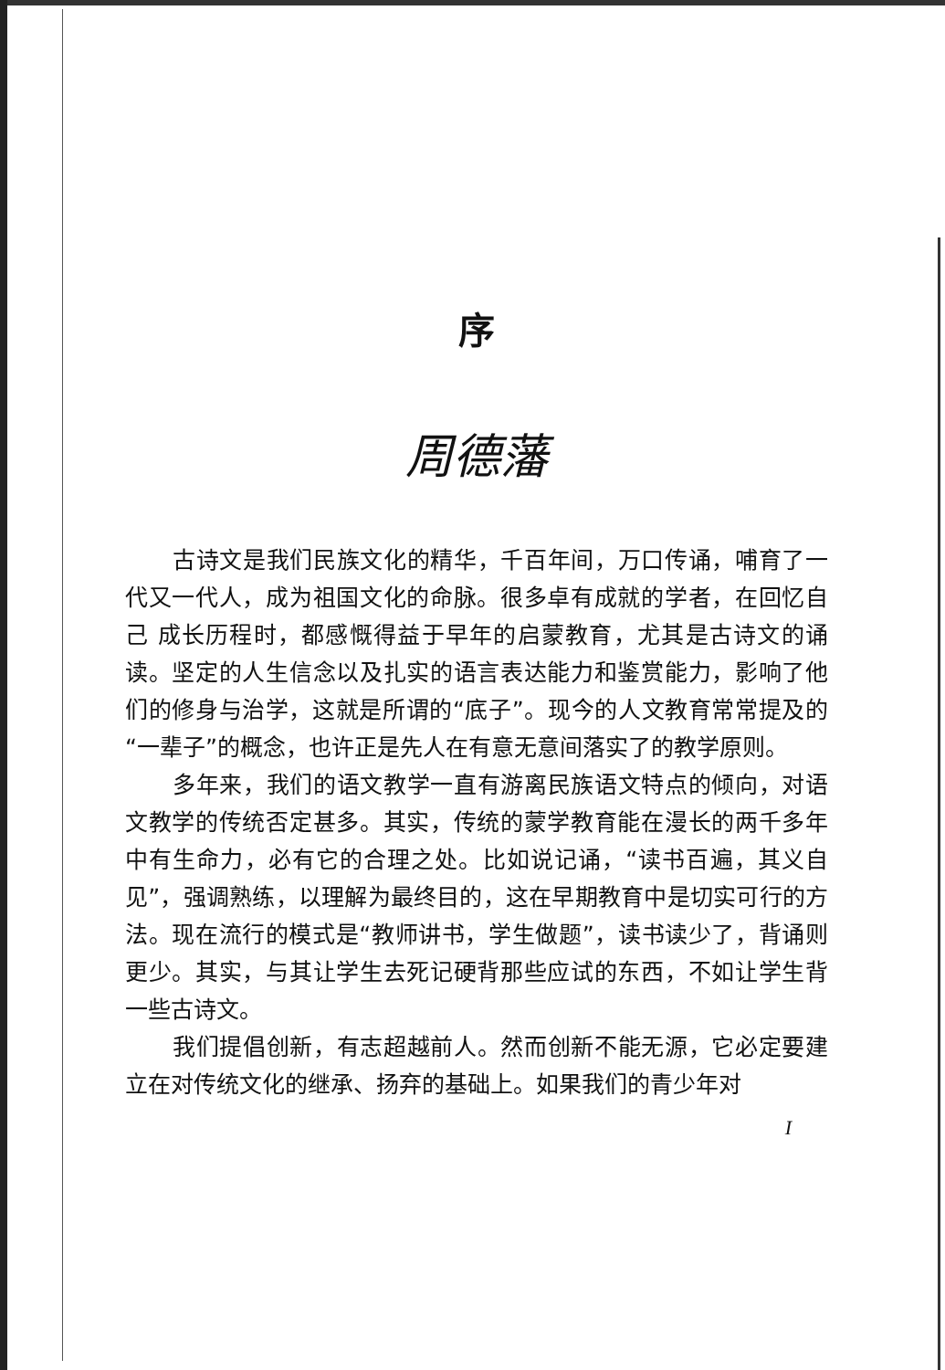序
周德藩
古诗文是我们民族文化的精华，千百年间，万口传诵，哺育了一代又一代人，成为祖国文化的命脉。很多卓有成就的学者，在回忆自己 成长历程时，都感慨得益于早年的启蒙教育，尤其是古诗文的诵读。坚定的人生信念以及扎实的语言表达能力和鉴赏能力，影响了他们的修身与治学，这就是所谓的“底子”。现今的人文教育常常提及的“一辈子”的概念，也许正是先人在有意无意间落实了的教学原则。
多年来，我们的语文教学一直有游离民族语文特点的倾向，对语文教学的传统否定甚多。其实，传统的蒙学教育能在漫长的两千多年中有生命力，必有它的合理之处。比如说记诵，“读书百遍，其义自见”，强调熟练，以理解为最终目的，这在早期教育中是切实可行的方法。现在流行的模式是“教师讲书，学生做题”，读书读少了，背诵则更少。其实，与其让学生去死记硬背那些应试的东西，不如让学生背一些古诗文。
我们提倡创新，有志超越前人。然而创新不能无源，它必定要建立在对传统文化的继承、扬弃的基础上。如果我们的青少年对
I